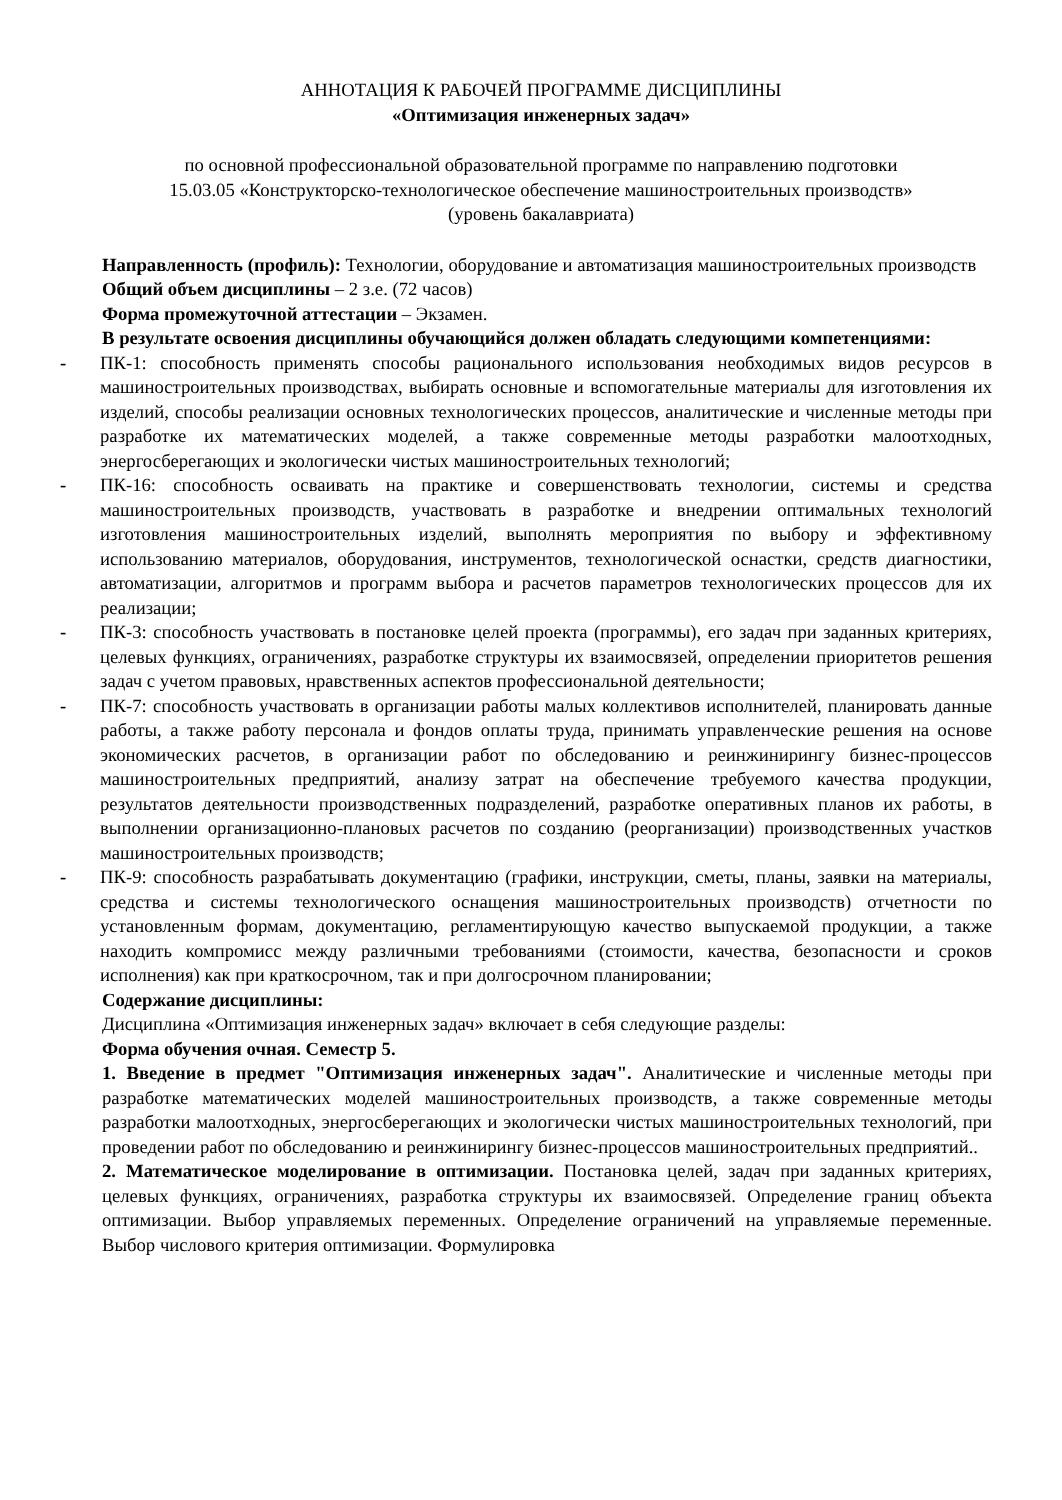АННОТАЦИЯ К РАБОЧЕЙ ПРОГРАММЕ ДИСЦИПЛИНЫ
«Оптимизация инженерных задач»
по основной профессиональной образовательной программе по направлению подготовки
15.03.05 «Конструкторско-технологическое обеспечение машиностроительных производств»
(уровень бакалавриата)
Направленность (профиль): Технологии, оборудование и автоматизация машиностроительных производств
Общий объем дисциплины – 2 з.е. (72 часов)
Форма промежуточной аттестации – Экзамен.
В результате освоения дисциплины обучающийся должен обладать следующими компетенциями:
- ПК-1: способность применять способы рационального использования необходимых видов ресурсов в машиностроительных производствах, выбирать основные и вспомогательные материалы для изготовления их изделий, способы реализации основных технологических процессов, аналитические и численные методы при разработке их математических моделей, а также современные методы разработки малоотходных, энергосберегающих и экологически чистых машиностроительных технологий;
- ПК-16: способность осваивать на практике и совершенствовать технологии, системы и средства машиностроительных производств, участвовать в разработке и внедрении оптимальных технологий изготовления машиностроительных изделий, выполнять мероприятия по выбору и эффективному использованию материалов, оборудования, инструментов, технологической оснастки, средств диагностики, автоматизации, алгоритмов и программ выбора и расчетов параметров технологических процессов для их реализации;
- ПК-3: способность участвовать в постановке целей проекта (программы), его задач при заданных критериях, целевых функциях, ограничениях, разработке структуры их взаимосвязей, определении приоритетов решения задач с учетом правовых, нравственных аспектов профессиональной деятельности;
- ПК-7: способность участвовать в организации работы малых коллективов исполнителей, планировать данные работы, а также работу персонала и фондов оплаты труда, принимать управленческие решения на основе экономических расчетов, в организации работ по обследованию и реинжинирингу бизнес-процессов машиностроительных предприятий, анализу затрат на обеспечение требуемого качества продукции, результатов деятельности производственных подразделений, разработке оперативных планов их работы, в выполнении организационно-плановых расчетов по созданию (реорганизации) производственных участков машиностроительных производств;
- ПК-9: способность разрабатывать документацию (графики, инструкции, сметы, планы, заявки на материалы, средства и системы технологического оснащения машиностроительных производств) отчетности по установленным формам, документацию, регламентирующую качество выпускаемой продукции, а также находить компромисс между различными требованиями (стоимости, качества, безопасности и сроков исполнения) как при краткосрочном, так и при долгосрочном планировании;
Содержание дисциплины:
Дисциплина «Оптимизация инженерных задач» включает в себя следующие разделы:
Форма обучения очная. Семестр 5.
1. Введение в предмет "Оптимизация инженерных задач". Аналитические и численные методы при разработке математических моделей машиностроительных производств, а также современные методы разработки малоотходных, энергосберегающих и экологически чистых машиностроительных технологий, при проведении работ по обследованию и реинжинирингу бизнес-процессов машиностроительных предприятий..
2. Математическое моделирование в оптимизации. Постановка целей, задач при заданных критериях, целевых функциях, ограничениях, разработка структуры их взаимосвязей. Определение границ объекта оптимизации. Выбор управляемых переменных. Определение ограничений на управляемые переменные. Выбор числового критерия оптимизации. Формулировка